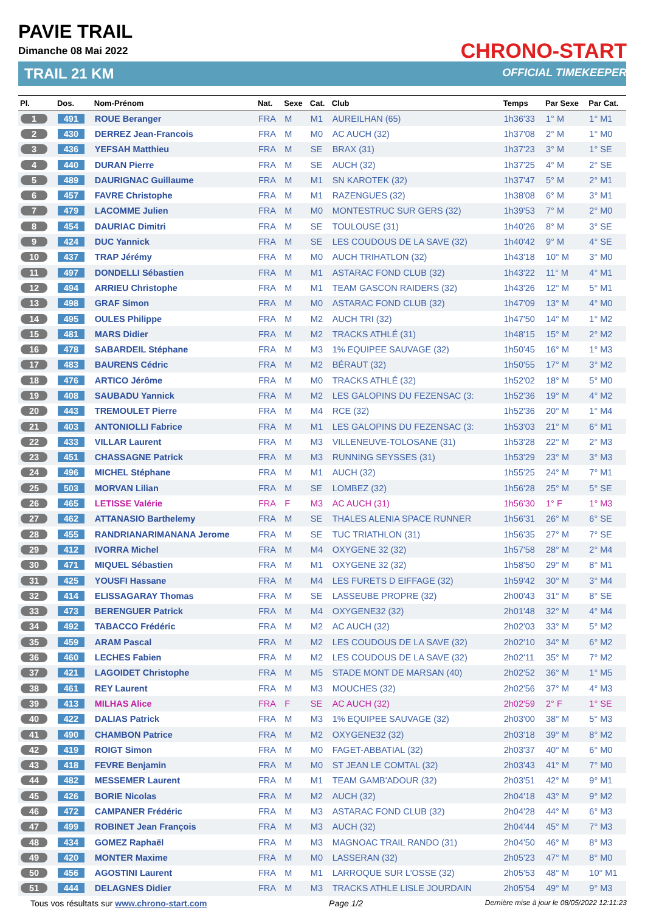PAVIE TRAIL
Dimanche 08 Mai 2022
TRAIL 21 KM
CHRONO-START
OFFICIAL TIMEKEEPER
| Pl. | Dos. | Nom-Prénom | Nat. | Sexe | Cat. | Club | Temps | Par Sexe | Par Cat. |
| --- | --- | --- | --- | --- | --- | --- | --- | --- | --- |
| 1 | 491 | ROUE Beranger | FRA | M | M1 | AUREILHAN (65) | 1h36'33 | 1° M | 1° M1 |
| 2 | 430 | DERREZ Jean-Francois | FRA | M | M0 | AC AUCH (32) | 1h37'08 | 2° M | 1° M0 |
| 3 | 436 | YEFSAH Matthieu | FRA | M | SE | BRAX (31) | 1h37'23 | 3° M | 1° SE |
| 4 | 440 | DURAN Pierre | FRA | M | SE | AUCH (32) | 1h37'25 | 4° M | 2° SE |
| 5 | 489 | DAURIGNAC Guillaume | FRA | M | M1 | SN KAROTEK (32) | 1h37'47 | 5° M | 2° M1 |
| 6 | 457 | FAVRE Christophe | FRA | M | M1 | RAZENGUES (32) | 1h38'08 | 6° M | 3° M1 |
| 7 | 479 | LACOMME Julien | FRA | M | M0 | MONTESTRUC SUR GERS (32) | 1h39'53 | 7° M | 2° M0 |
| 8 | 454 | DAURIAC Dimitri | FRA | M | SE | TOULOUSE (31) | 1h40'26 | 8° M | 3° SE |
| 9 | 424 | DUC Yannick | FRA | M | SE | LES COUDOUS DE LA SAVE (32) | 1h40'42 | 9° M | 4° SE |
| 10 | 437 | TRAP Jérémy | FRA | M | M0 | AUCH TRIHATLON (32) | 1h43'18 | 10° M | 3° M0 |
| 11 | 497 | DONDELLI Sébastien | FRA | M | M1 | ASTARAC FOND CLUB (32) | 1h43'22 | 11° M | 4° M1 |
| 12 | 494 | ARRIEU Christophe | FRA | M | M1 | TEAM GASCON RAIDERS (32) | 1h43'26 | 12° M | 5° M1 |
| 13 | 498 | GRAF Simon | FRA | M | M0 | ASTARAC FOND CLUB (32) | 1h47'09 | 13° M | 4° M0 |
| 14 | 495 | OULES Philippe | FRA | M | M2 | AUCH TRI (32) | 1h47'50 | 14° M | 1° M2 |
| 15 | 481 | MARS Didier | FRA | M | M2 | TRACKS ATHLÉ (31) | 1h48'15 | 15° M | 2° M2 |
| 16 | 478 | SABARDEIL Stéphane | FRA | M | M3 | 1% EQUIPEE SAUVAGE (32) | 1h50'45 | 16° M | 1° M3 |
| 17 | 483 | BAURENS Cédric | FRA | M | M2 | BÉRAUT (32) | 1h50'55 | 17° M | 3° M2 |
| 18 | 476 | ARTICO Jérôme | FRA | M | M0 | TRACKS ATHLÉ (32) | 1h52'02 | 18° M | 5° M0 |
| 19 | 408 | SAUBADU Yannick | FRA | M | M2 | LES GALOPINS DU FEZENSAC (3: | 1h52'36 | 19° M | 4° M2 |
| 20 | 443 | TREMOULET Pierre | FRA | M | M4 | RCE (32) | 1h52'36 | 20° M | 1° M4 |
| 21 | 403 | ANTONIOLLI Fabrice | FRA | M | M1 | LES GALOPINS DU FEZENSAC (3: | 1h53'03 | 21° M | 6° M1 |
| 22 | 433 | VILLAR Laurent | FRA | M | M3 | VILLENEUVE-TOLOSANE (31) | 1h53'28 | 22° M | 2° M3 |
| 23 | 451 | CHASSAGNE Patrick | FRA | M | M3 | RUNNING SEYSSES (31) | 1h53'29 | 23° M | 3° M3 |
| 24 | 496 | MICHEL Stéphane | FRA | M | M1 | AUCH (32) | 1h55'25 | 24° M | 7° M1 |
| 25 | 503 | MORVAN Lilian | FRA | M | SE | LOMBEZ (32) | 1h56'28 | 25° M | 5° SE |
| 26 | 465 | LETISSE Valérie | FRA | F | M3 | AC AUCH (31) | 1h56'30 | 1° F | 1° M3 |
| 27 | 462 | ATTANASIO Barthelemy | FRA | M | SE | THALES ALENIA SPACE RUNNER | 1h56'31 | 26° M | 6° SE |
| 28 | 455 | RANDRIANARIMANANA Jerome | FRA | M | SE | TUC TRIATHLON (31) | 1h56'35 | 27° M | 7° SE |
| 29 | 412 | IVORRA Michel | FRA | M | M4 | OXYGENE 32 (32) | 1h57'58 | 28° M | 2° M4 |
| 30 | 471 | MIQUEL Sébastien | FRA | M | M1 | OXYGENE 32 (32) | 1h58'50 | 29° M | 8° M1 |
| 31 | 425 | YOUSFI Hassane | FRA | M | M4 | LES FURETS D EIFFAGE (32) | 1h59'42 | 30° M | 3° M4 |
| 32 | 414 | ELISSAGARAY Thomas | FRA | M | SE | LASSEUBE PROPRE (32) | 2h00'43 | 31° M | 8° SE |
| 33 | 473 | BERENGUER Patrick | FRA | M | M4 | OXYGENE32 (32) | 2h01'48 | 32° M | 4° M4 |
| 34 | 492 | TABACCO Frédéric | FRA | M | M2 | AC AUCH (32) | 2h02'03 | 33° M | 5° M2 |
| 35 | 459 | ARAM Pascal | FRA | M | M2 | LES COUDOUS DE LA SAVE (32) | 2h02'10 | 34° M | 6° M2 |
| 36 | 460 | LECHES Fabien | FRA | M | M2 | LES COUDOUS DE LA SAVE (32) | 2h02'11 | 35° M | 7° M2 |
| 37 | 421 | LAGOIDET Christophe | FRA | M | M5 | STADE MONT DE MARSAN (40) | 2h02'52 | 36° M | 1° M5 |
| 38 | 461 | REY Laurent | FRA | M | M3 | MOUCHES (32) | 2h02'56 | 37° M | 4° M3 |
| 39 | 413 | MILHAS Alice | FRA | F | SE | AC AUCH (32) | 2h02'59 | 2° F | 1° SE |
| 40 | 422 | DALIAS Patrick | FRA | M | M3 | 1% EQUIPEE SAUVAGE (32) | 2h03'00 | 38° M | 5° M3 |
| 41 | 490 | CHAMBON Patrice | FRA | M | M2 | OXYGENE32 (32) | 2h03'18 | 39° M | 8° M2 |
| 42 | 419 | ROIGT Simon | FRA | M | M0 | FAGET-ABBATIAL (32) | 2h03'37 | 40° M | 6° M0 |
| 43 | 418 | FEVRE Benjamin | FRA | M | M0 | ST JEAN LE COMTAL (32) | 2h03'43 | 41° M | 7° M0 |
| 44 | 482 | MESSEMER Laurent | FRA | M | M1 | TEAM GAMB'ADOUR (32) | 2h03'51 | 42° M | 9° M1 |
| 45 | 426 | BORIE Nicolas | FRA | M | M2 | AUCH (32) | 2h04'18 | 43° M | 9° M2 |
| 46 | 472 | CAMPANER Frédéric | FRA | M | M3 | ASTARAC FOND CLUB (32) | 2h04'28 | 44° M | 6° M3 |
| 47 | 499 | ROBINET Jean François | FRA | M | M3 | AUCH (32) | 2h04'44 | 45° M | 7° M3 |
| 48 | 434 | GOMEZ Raphaël | FRA | M | M3 | MAGNOAC TRAIL RANDO (31) | 2h04'50 | 46° M | 8° M3 |
| 49 | 420 | MONTER Maxime | FRA | M | M0 | LASSERAN (32) | 2h05'23 | 47° M | 8° M0 |
| 50 | 456 | AGOSTINI Laurent | FRA | M | M1 | LARROQUE SUR L'OSSE (32) | 2h05'53 | 48° M | 10° M1 |
| 51 | 444 | DELAGNES Didier | FRA | M | M3 | TRACKS ATHLE LISLE JOURDAIN | 2h05'54 | 49° M | 9° M3 |
Tous vos résultats sur www.chrono-start.com Page 1/2 Dernière mise à jour le 08/05/2022 12:11:23